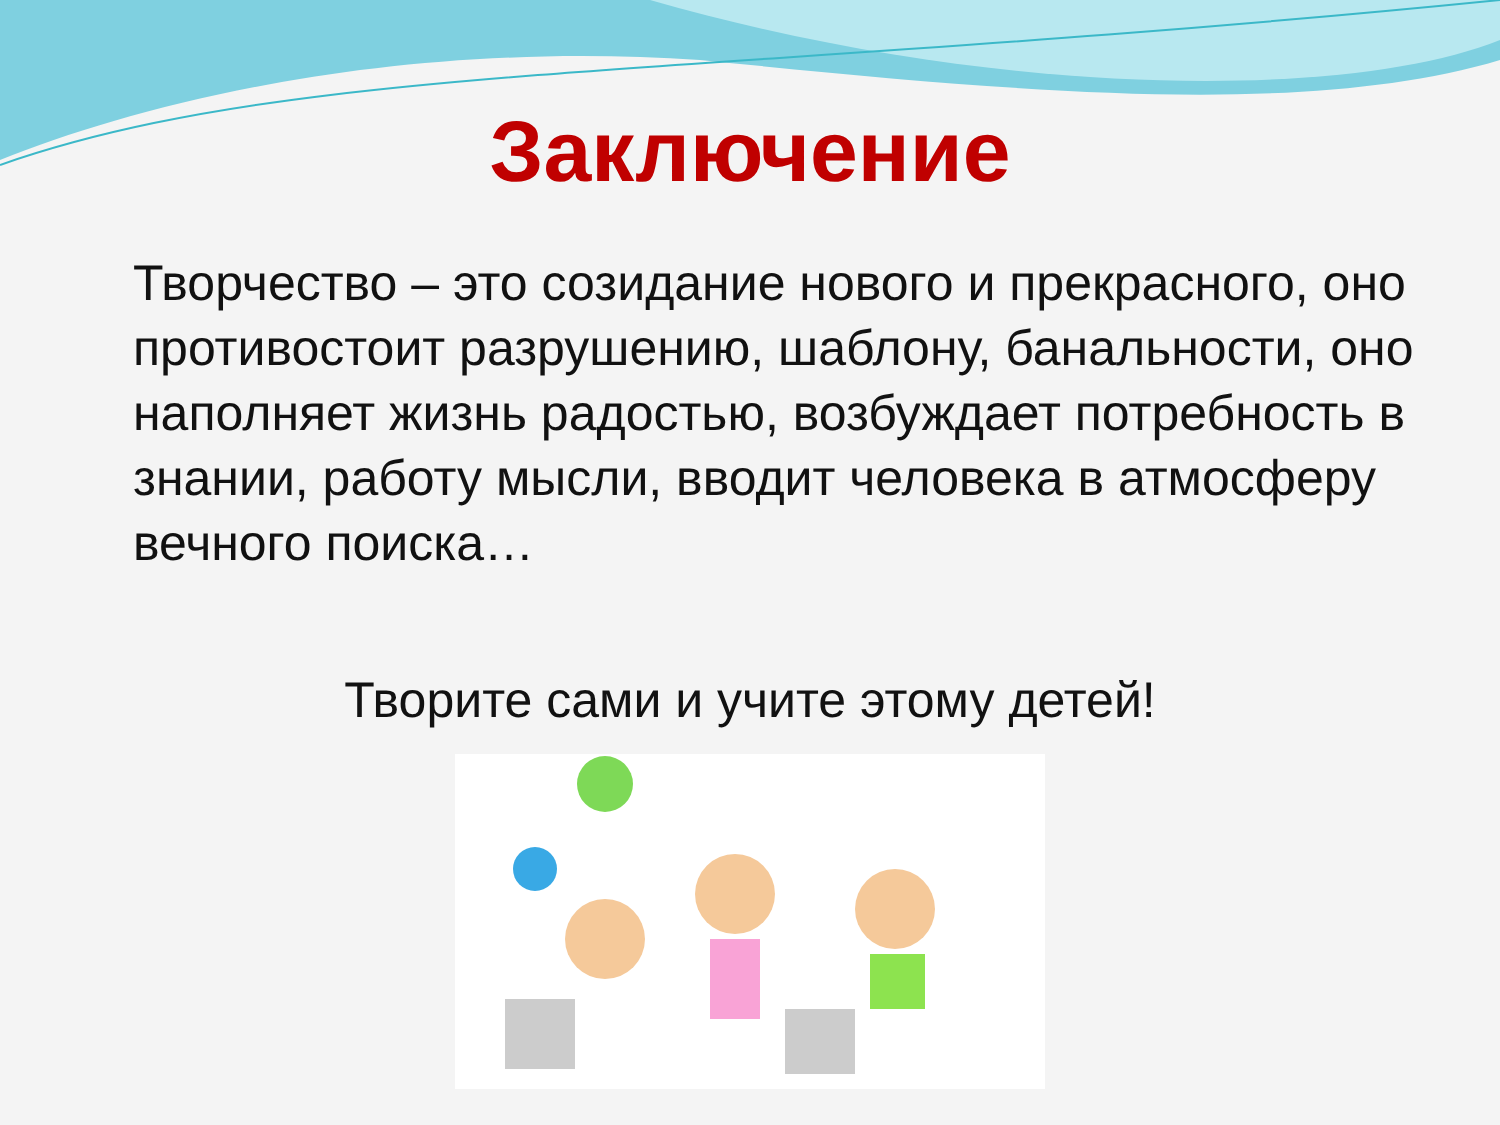Заключение
Творчество – это созидание нового и прекрасного, оно противостоит разрушению, шаблону, банальности, оно наполняет жизнь радостью, возбуждает потребность в знании, работу мысли, вводит человека в атмосферу вечного поиска…
Творите сами и учите этому детей!